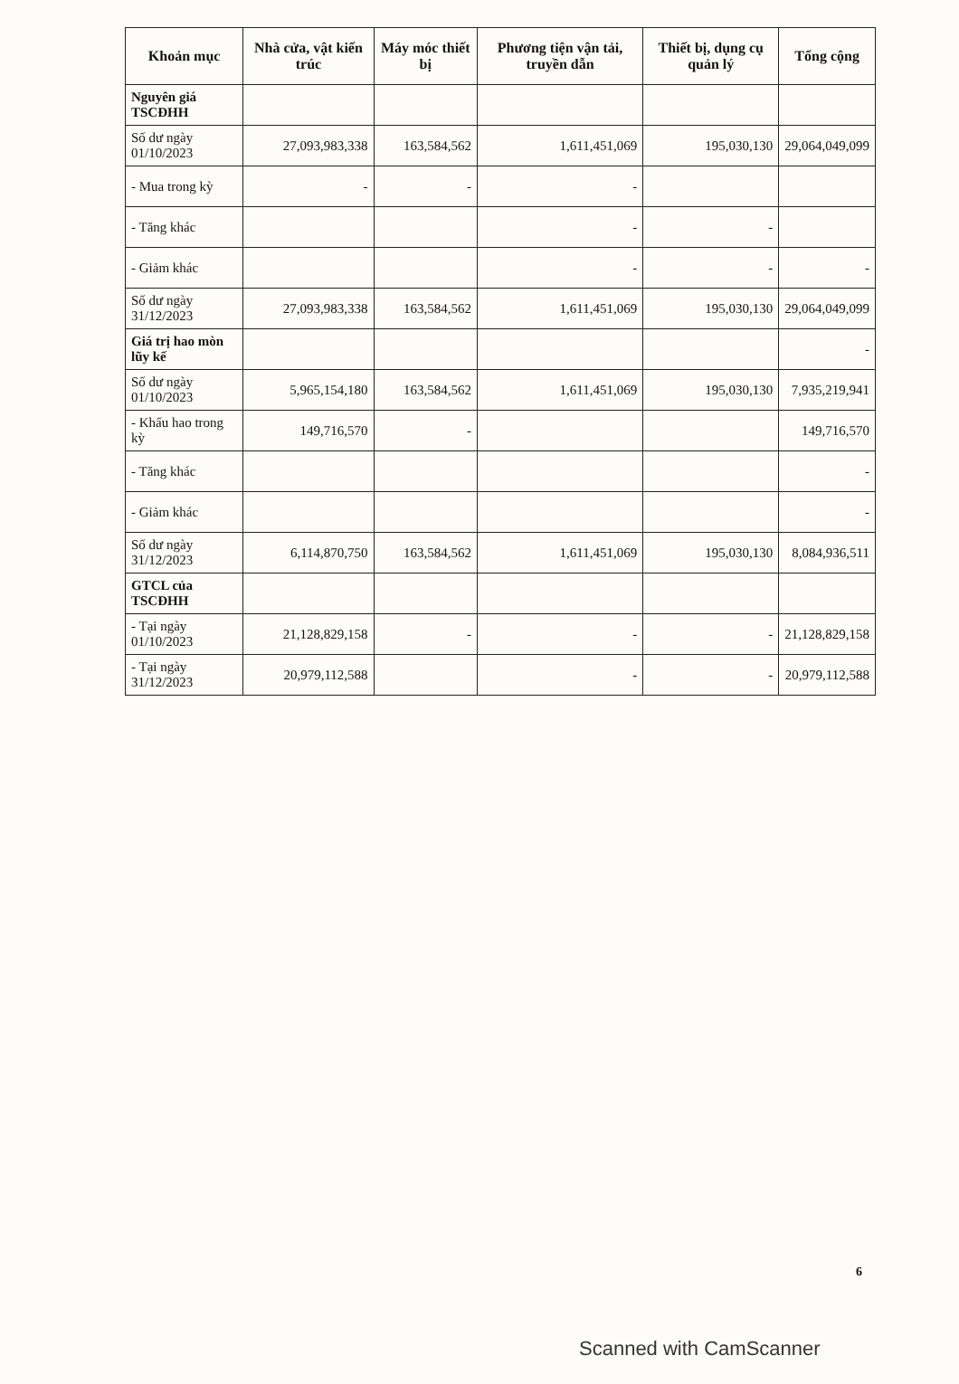| Khoản mục | Nhà cửa, vật kiến trúc | Máy móc thiết bị | Phương tiện vận tải, truyền dẫn | Thiết bị, dụng cụ quản lý | Tổng cộng |
| --- | --- | --- | --- | --- | --- |
| Nguyên giá TSCĐHH | | | | | |
| Số dư ngày 01/10/2023 | 27,093,983,338 | 163,584,562 | 1,611,451,069 | 195,030,130 | 29,064,049,099 |
| - Mua trong kỳ | - | - | - | | |
| - Tăng khác | | | - | - | |
| - Giảm khác | | | - | - | - |
| Số dư ngày 31/12/2023 | 27,093,983,338 | 163,584,562 | 1,611,451,069 | 195,030,130 | 29,064,049,099 |
| Giá trị hao mòn lũy kế | | | | | - |
| Số dư ngày 01/10/2023 | 5,965,154,180 | 163,584,562 | 1,611,451,069 | 195,030,130 | 7,935,219,941 |
| - Khấu hao trong kỳ | 149,716,570 | - | | | 149,716,570 |
| - Tăng khác | | | | | - |
| - Giảm khác | | | | | - |
| Số dư ngày 31/12/2023 | 6,114,870,750 | 163,584,562 | 1,611,451,069 | 195,030,130 | 8,084,936,511 |
| GTCL của TSCĐHH | | | | | |
| - Tại ngày 01/10/2023 | 21,128,829,158 | - | - | - | 21,128,829,158 |
| - Tại ngày 31/12/2023 | 20,979,112,588 | | - | - | 20,979,112,588 |
6
Scanned with CamScanner